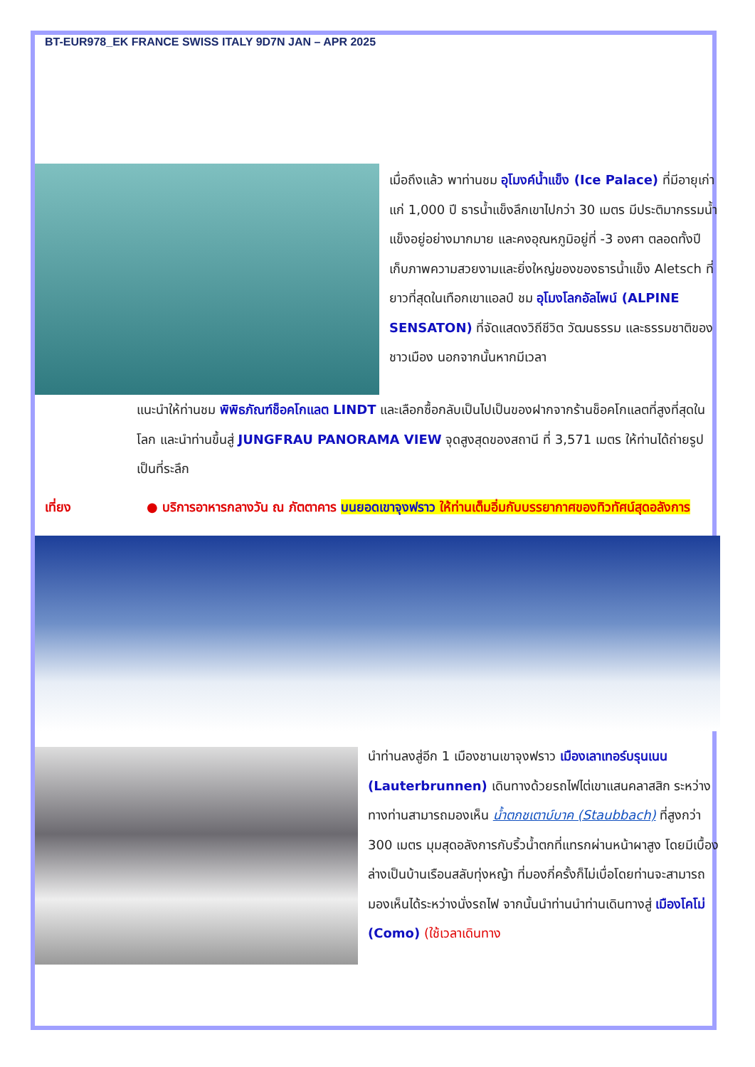BT-EUR978_EK FRANCE SWISS ITALY 9D7N JAN – APR 2025
เมื่อถึงแล้ว พาท่านชม อุโมงค์น้ำแข็ง (Ice Palace) ที่มีอายุเก่าแก่ 1,000 ปี ธารน้ำแข็งลึกเขาไปกว่า 30 เมตร มีประติมากรรมน้ำแข็งอยู่อย่างมากมาย และคงอุณหภูมิอยู่ที่ -3 องศา ตลอดทั้งปี เก็บภาพความสวยงามและยิ่งใหญ่ของของธารน้ำแข็ง Aletsch ที่ยาวที่สุดในเทือกเขาแอลป์ ชม อุโมงโลกอัลไพน์ (ALPINE SENSATON) ที่จัดแสดงวิถีชีวิต วัฒนธรรม และธรรมชาติของชาวเมือง นอกจากนั้นหากมีเวลา
แนะนำให้ท่านชม พิพิธภัณฑ์ช็อคโกแลต LINDT และเลือกซื้อกลับเป็นไปเป็นของฝากจากร้านช็อคโกแลตที่สูงที่สุดในโลก และนำท่านขึ้นสู่ JUNGFRAU PANORAMA VIEW จุดสูงสุดของสถานี ที่ 3,571 เมตร ให้ท่านได้ถ่ายรูปเป็นที่ระลึก
เที่ยง ● บริการอาหารกลางวัน ณ ภัตตาคาร บนยอดเขาจุงฟราว ให้ท่านเต็มอิ่มกับบรรยากาศของทิวทัศน์สุดอลังการ
นำท่านลงสู่อีก 1 เมืองชานเขาจุงฟราว เมืองเลาเทอร์บรุนเนน (Lauterbrunnen) เดินทางด้วยรถไฟไต่เขาแสนคลาสสิก ระหว่างทางท่านสามารถมองเห็น น้ำตกชเตาบ์บาค (Staubbach) ที่สูงกว่า 300 เมตร มุมสุดอลังการกับริ้วน้ำตกที่แทรกผ่านหน้าผาสูง โดยมีเบื้องล่างเป็นบ้านเรือนสลับทุ่งหญ้า ที่มองกี่ครั้งก็ไม่เบื่อโดยท่านจะสามารถมองเห็นได้ระหว่างนั่งรถไฟ จากนั้นนำท่านนำท่านเดินทางสู่ เมืองโคโม่ (Como) (ใช้เวลาเดินทาง